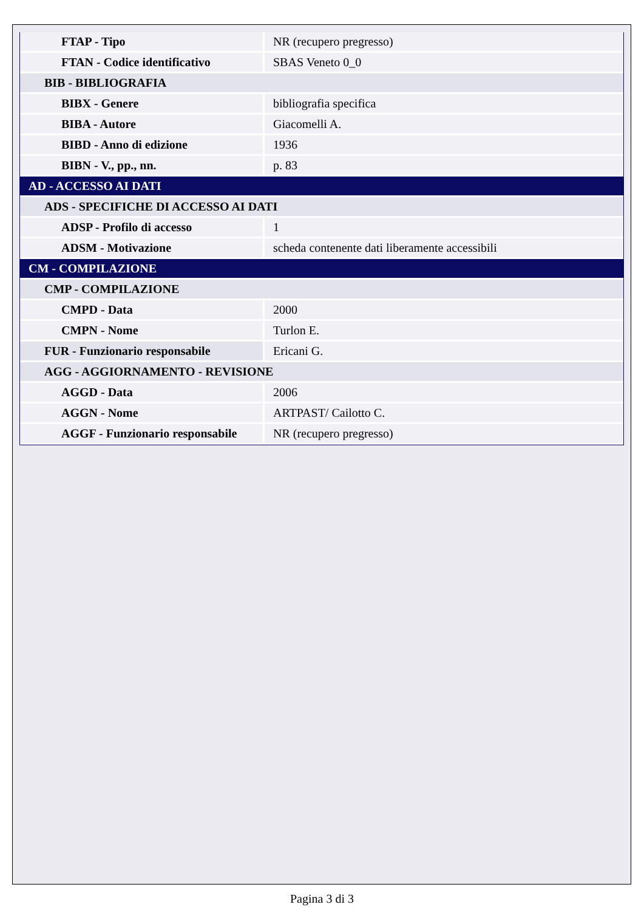| FTAP - Tipo | NR (recupero pregresso) |
| FTAN - Codice identificativo | SBAS Veneto 0_0 |
| BIB - BIBLIOGRAFIA | |
| BIBX - Genere | bibliografia specifica |
| BIBA - Autore | Giacomelli A. |
| BIBD - Anno di edizione | 1936 |
| BIBN - V., pp., nn. | p. 83 |
| AD - ACCESSO AI DATI | |
| ADS - SPECIFICHE DI ACCESSO AI DATI | |
| ADSP - Profilo di accesso | 1 |
| ADSM - Motivazione | scheda contenente dati liberamente accessibili |
| CM - COMPILAZIONE | |
| CMP - COMPILAZIONE | |
| CMPD - Data | 2000 |
| CMPN - Nome | Turlon E. |
| FUR - Funzionario responsabile | Ericani G. |
| AGG - AGGIORNAMENTO - REVISIONE | |
| AGGD - Data | 2006 |
| AGGN - Nome | ARTPAST/ Cailotto C. |
| AGGF - Funzionario responsabile | NR (recupero pregresso) |
Pagina 3 di 3